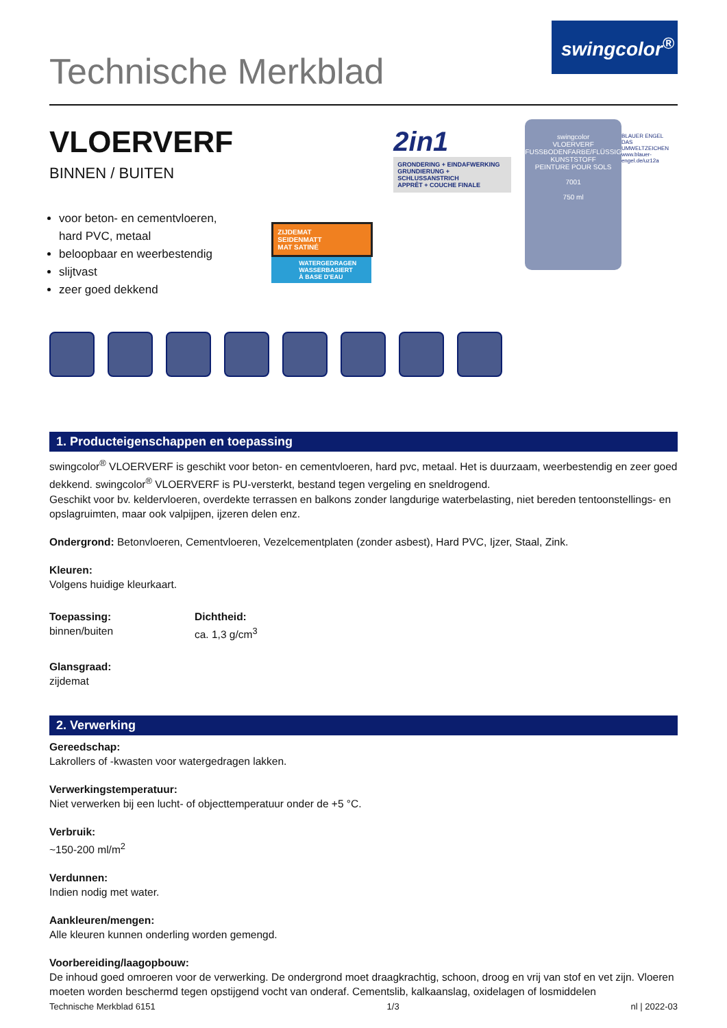Technische Merkblad
swingcolor<sup>®</sup>
VLOERVERF
BINNEN / BUITEN
voor beton- en cementvloeren, hard PVC, metaal
beloopbaar en weerbestendig
slijtvast
zeer goed dekkend
ZIJDEMAT
SEIDENMATT
MAT SATINÉ
WATERGEDRAGEN
WASSERBASIERT
À BASE D'EAU
2in1
GRONDERING + EINDAFWERKING
GRUNDIERUNG + SCHLUSSANSTRICH
APPRÊT + COUCHE FINALE
swingcolor
VLOERVERF
FUSSBODENFARBE/FLÜSSIG KUNSTSTOFF
PEINTURE POUR SOLS
7001
750 ml
BLAUER ENGEL
DAS UMWELTZEICHEN
www.blauer-engel.de/uz12a
1. Producteigenschappen en toepassing
swingcolor<sup>®</sup> VLOERVERF is geschikt voor beton- en cementvloeren, hard pvc, metaal. Het is duurzaam, weerbestendig en zeer goed dekkend. swingcolor<sup>®</sup> VLOERVERF is PU-versterkt, bestand tegen vergeling en sneldrogend.
Geschikt voor bv. keldervloeren, overdekte terrassen en balkons zonder langdurige waterbelasting, niet bereden tentoonstellings- en opslagruimten, maar ook valpijpen, ijzeren delen enz.
Ondergrond: Betonvloeren, Cementvloeren, Vezelcementplaten (zonder asbest), Hard PVC, Ijzer, Staal, Zink.
Kleuren:
Volgens huidige kleurkaart.
Toepassing:
binnen/buiten
Dichtheid:
ca. 1,3 g/cm<sup>3</sup>
Glansgraad:
zijdemat
2. Verwerking
Gereedschap:
Lakrollers of -kwasten voor watergedragen lakken.
Verwerkingstemperatuur:
Niet verwerken bij een lucht- of objecttemperatuur onder de +5 °C.
Verbruik:
~150-200 ml/m<sup>2</sup>
Verdunnen:
Indien nodig met water.
Aankleuren/mengen:
Alle kleuren kunnen onderling worden gemengd.
Voorbereiding/laagopbouw:
De inhoud goed omroeren voor de verwerking. De ondergrond moet draagkrachtig, schoon, droog en vrij van stof en vet zijn. Vloeren moeten worden beschermd tegen opstijgend vocht van onderaf. Cementslib, kalkaanslag, oxidelagen of losmiddelen
Technische Merkblad 6151 1/3 nl | 2022-03